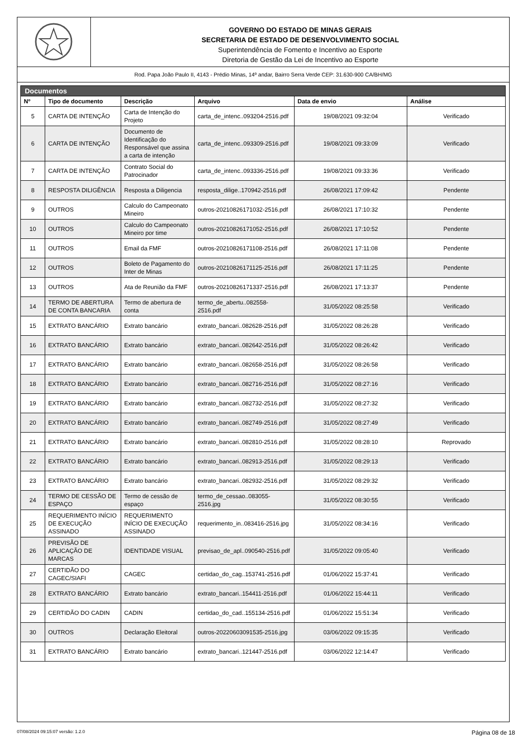GOVERNO DO ESTADO DE MINAS GERAIS
SECRETARIA DE ESTADO DE DESENVOLVIMENTO SOCIAL
Superintendência de Fomento e Incentivo ao Esporte
Diretoria de Gestão da Lei de Incentivo ao Esporte
Rod. Papa João Paulo II, 4143 - Prédio Minas, 14º andar, Bairro Serra Verde CEP: 31.630-900 CA/BH/MG
| Documentos | | | | | |
| --- | --- | --- | --- | --- | --- |
| Nº | Tipo de documento | Descrição | Arquivo | Data de envio | Análise |
| 5 | CARTA DE INTENÇÃO | Carta de Intenção do Projeto | carta_de_intenc..093204-2516.pdf | 19/08/2021 09:32:04 | Verificado |
| 6 | CARTA DE INTENÇÃO | Documento de Identificação do Responsável que assina a carta de intenção | carta_de_intenc..093309-2516.pdf | 19/08/2021 09:33:09 | Verificado |
| 7 | CARTA DE INTENÇÃO | Contrato Social do Patrocinador | carta_de_intenc..093336-2516.pdf | 19/08/2021 09:33:36 | Verificado |
| 8 | RESPOSTA DILIGÊNCIA | Resposta a Diligencia | resposta_dilige..170942-2516.pdf | 26/08/2021 17:09:42 | Pendente |
| 9 | OUTROS | Calculo do Campeonato Mineiro | outros-20210826171032-2516.pdf | 26/08/2021 17:10:32 | Pendente |
| 10 | OUTROS | Calculo do Campeonato Mineiro por time | outros-20210826171052-2516.pdf | 26/08/2021 17:10:52 | Pendente |
| 11 | OUTROS | Email da FMF | outros-20210826171108-2516.pdf | 26/08/2021 17:11:08 | Pendente |
| 12 | OUTROS | Boleto de Pagamento do Inter de Minas | outros-20210826171125-2516.pdf | 26/08/2021 17:11:25 | Pendente |
| 13 | OUTROS | Ata de Reunião da FMF | outros-20210826171337-2516.pdf | 26/08/2021 17:13:37 | Pendente |
| 14 | TERMO DE ABERTURA DE CONTA BANCARIA | Termo de abertura de conta | termo_de_abertu..082558-2516.pdf | 31/05/2022 08:25:58 | Verificado |
| 15 | EXTRATO BANCÁRIO | Extrato bancário | extrato_bancari..082628-2516.pdf | 31/05/2022 08:26:28 | Verificado |
| 16 | EXTRATO BANCÁRIO | Extrato bancário | extrato_bancari..082642-2516.pdf | 31/05/2022 08:26:42 | Verificado |
| 17 | EXTRATO BANCÁRIO | Extrato bancário | extrato_bancari..082658-2516.pdf | 31/05/2022 08:26:58 | Verificado |
| 18 | EXTRATO BANCÁRIO | Extrato bancário | extrato_bancari..082716-2516.pdf | 31/05/2022 08:27:16 | Verificado |
| 19 | EXTRATO BANCÁRIO | Extrato bancário | extrato_bancari..082732-2516.pdf | 31/05/2022 08:27:32 | Verificado |
| 20 | EXTRATO BANCÁRIO | Extrato bancário | extrato_bancari..082749-2516.pdf | 31/05/2022 08:27:49 | Verificado |
| 21 | EXTRATO BANCÁRIO | Extrato bancário | extrato_bancari..082810-2516.pdf | 31/05/2022 08:28:10 | Reprovado |
| 22 | EXTRATO BANCÁRIO | Extrato bancário | extrato_bancari..082913-2516.pdf | 31/05/2022 08:29:13 | Verificado |
| 23 | EXTRATO BANCÁRIO | Extrato bancário | extrato_bancari..082932-2516.pdf | 31/05/2022 08:29:32 | Verificado |
| 24 | TERMO DE CESSÃO DE ESPAÇO | Termo de cessão de espaço | termo_de_cessao..083055-2516.jpg | 31/05/2022 08:30:55 | Verificado |
| 25 | REQUERIMENTO INÍCIO DE EXECUÇÃO ASSINADO | REQUERIMENTO INÍCIO DE EXECUÇÃO ASSINADO | requerimento_in..083416-2516.jpg | 31/05/2022 08:34:16 | Verificado |
| 26 | PREVISÃO DE APLICAÇÃO DE MARCAS | IDENTIDADE VISUAL | previsao_de_apl..090540-2516.pdf | 31/05/2022 09:05:40 | Verificado |
| 27 | CERTIDÃO DO CAGEC/SIAFI | CAGEC | certidao_do_cag..153741-2516.pdf | 01/06/2022 15:37:41 | Verificado |
| 28 | EXTRATO BANCÁRIO | Extrato bancário | extrato_bancari..154411-2516.pdf | 01/06/2022 15:44:11 | Verificado |
| 29 | CERTIDÃO DO CADIN | CADIN | certidao_do_cad..155134-2516.pdf | 01/06/2022 15:51:34 | Verificado |
| 30 | OUTROS | Declaração Eleitoral | outros-20220603091535-2516.jpg | 03/06/2022 09:15:35 | Verificado |
| 31 | EXTRATO BANCÁRIO | Extrato bancário | extrato_bancari..121447-2516.pdf | 03/06/2022 12:14:47 | Verificado |
07/08/2024 09:15:07 versão: 1.2.0 Página 08 de 18